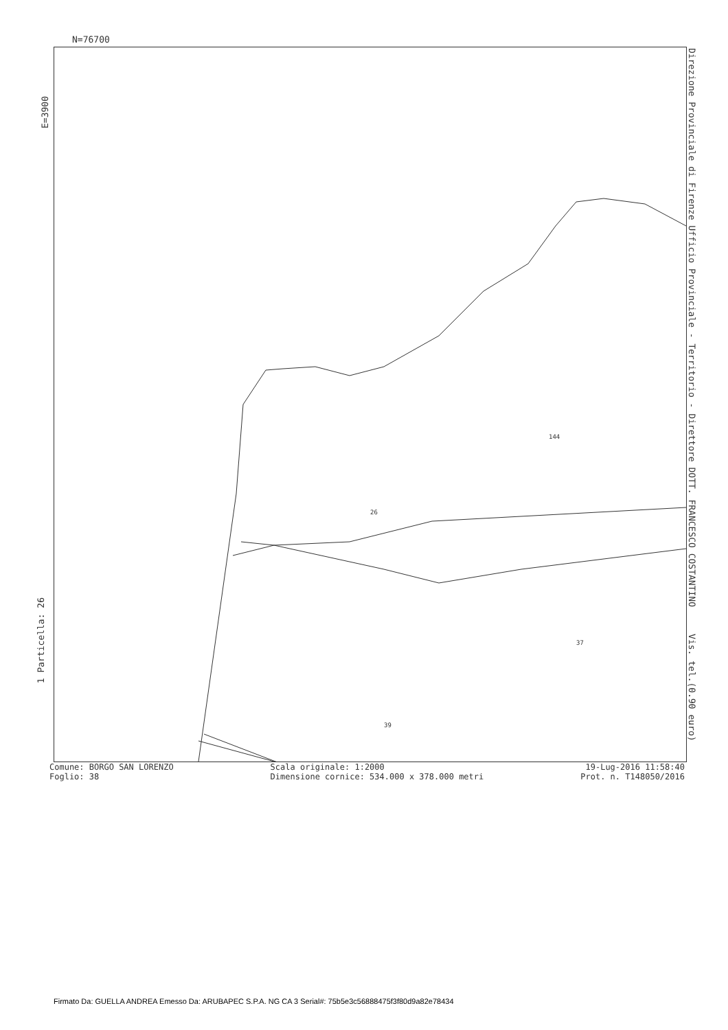N=76700
E=3900
1 Particella: 26
26
144
37
39
Direzione Provinciale di Firenze Ufficio Provinciale - Territorio - Direttore DOTT. FRANCESCO COSTANTINO Vis. tel.(0.90 euro)
Comune: BORGO SAN LORENZO
Foglio: 38
Scala originale: 1:2000
Dimensione cornice: 534.000 x 378.000 metri
19-Lug-2016 11:58:40
Prot. n. T148050/2016
Firmato Da: GUELLA ANDREA Emesso Da: ARUBAPEC S.P.A. NG CA 3 Serial#: 75b5e3c56888475f3f80d9a82e78434